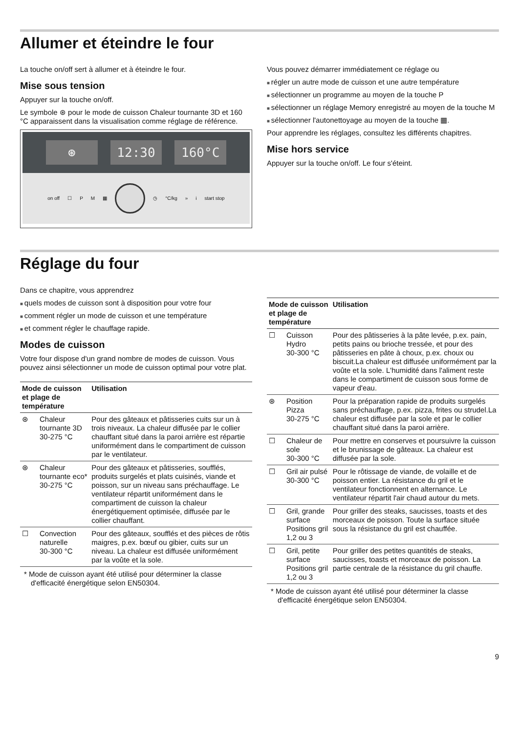Allumer et éteindre le four
La touche on/off sert à allumer et à éteindre le four.
Mise sous tension
Appuyer sur la touche on/off.
Le symbole ⊛ pour le mode de cuisson Chaleur tournante 3D et 160 °C apparaissent dans la visualisation comme réglage de référence.
⊛ 12:30 160°C
on off ☐ PM ▦ ◷ °C/kg » i start stop
Vous pouvez démarrer immédiatement ce réglage ou
régler un autre mode de cuisson et une autre température
sélectionner un programme au moyen de la touche P
sélectionner un réglage Memory enregistré au moyen de la touche M
sélectionner l'autonettoyage au moyen de la touche ▦.
Pour apprendre les réglages, consultez les différents chapitres.
Mise hors service
Appuyer sur la touche on/off. Le four s'éteint.
Réglage du four
Dans ce chapitre, vous apprendrez
quels modes de cuisson sont à disposition pour votre four
comment régler un mode de cuisson et une température
et comment régler le chauffage rapide.
Modes de cuisson
Votre four dispose d'un grand nombre de modes de cuisson. Vous pouvez ainsi sélectionner un mode de cuisson optimal pour votre plat.
| Mode de cuisson et plage de température | | Utilisation |
| --- | --- | --- |
| ⊛ | Chaleur tournante 3D 30-275 °C | Pour des gâteaux et pâtisseries cuits sur un à trois niveaux. La chaleur diffusée par le collier chauffant situé dans la paroi arrière est répartie uniformément dans le compartiment de cuisson par le ventilateur. |
| ⊛ | Chaleur tournante eco* 30-275 °C | Pour des gâteaux et pâtisseries, soufflés, produits surgelés et plats cuisinés, viande et poisson, sur un niveau sans préchauffage. Le ventilateur répartit uniformément dans le compartiment de cuisson la chaleur énergétiquement optimisée, diffusée par le collier chauffant. |
| ☐ | Convection naturelle 30-300 °C | Pour des gâteaux, soufflés et des pièces de rôtis maigres, p.ex. bœuf ou gibier, cuits sur un niveau. La chaleur est diffusée uniformément par la voûte et la sole. |
* Mode de cuisson ayant été utilisé pour déterminer la classe d'efficacité énergétique selon EN50304.
| Mode de cuisson et plage de température | | Utilisation |
| --- | --- | --- |
| ☐ | Cuisson Hydro 30-300 °C | Pour des pâtisseries à la pâte levée, p.ex. pain, petits pains ou brioche tressée, et pour des pâtisseries en pâte à choux, p.ex. choux ou biscuit.La chaleur est diffusée uniformément par la voûte et la sole. L'humidité dans l'aliment reste dans le compartiment de cuisson sous forme de vapeur d'eau. |
| ⊛ | Position Pizza 30-275 °C | Pour la préparation rapide de produits surgelés sans préchauffage, p.ex. pizza, frites ou strudel.La chaleur est diffusée par la sole et par le collier chauffant situé dans la paroi arrière. |
| ☐ | Chaleur de sole 30-300 °C | Pour mettre en conserves et poursuivre la cuisson et le brunissage de gâteaux. La chaleur est diffusée par la sole. |
| ☐ | Gril air pulsé 30-300 °C | Pour le rôtissage de viande, de volaille et de poisson entier. La résistance du gril et le ventilateur fonctionnent en alternance. Le ventilateur répartit l'air chaud autour du mets. |
| ☐ | Gril, grande surface Positions gril 1,2 ou 3 | Pour griller des steaks, saucisses, toasts et des morceaux de poisson. Toute la surface située sous la résistance du gril est chauffée. |
| ☐ | Gril, petite surface Positions gril 1,2 ou 3 | Pour griller des petites quantités de steaks, saucisses, toasts et morceaux de poisson. La partie centrale de la résistance du gril chauffe. |
* Mode de cuisson ayant été utilisé pour déterminer la classe d'efficacité énergétique selon EN50304.
9